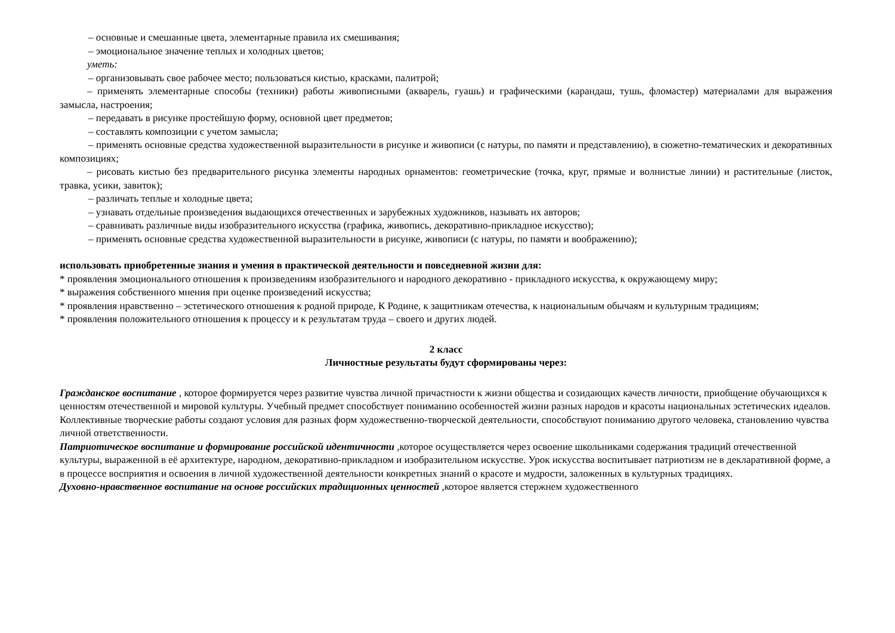– основные и смешанные цвета, элементарные правила их смешивания;
– эмоциональное значение теплых и холодных цветов;
уметь:
– организовывать свое рабочее место; пользоваться кистью, красками, палитрой;
– применять элементарные способы (техники) работы живописными (акварель, гуашь) и графическими (карандаш, тушь, фломастер) материалами для выражения замысла, настроения;
– передавать в рисунке простейшую форму, основной цвет предметов;
– составлять композиции с учетом замысла;
– применять основные средства художественной выразительности в рисунке и живописи (с натуры, по памяти и представлению), в сюжетно-тематических и декоративных композициях;
– рисовать кистью без предварительного рисунка элементы народных орнаментов: геометрические (точка, круг, прямые и волнистые линии) и растительные (листок, травка, усики, завиток);
– различать теплые и холодные цвета;
– узнавать отдельные произведения выдающихся отечественных и зарубежных художников, называть их авторов;
– сравнивать различные виды изобразительного искусства (графика, живопись, декоративно-прикладное искусство);
– применять основные средства художественной выразительности в рисунке, живописи (с натуры, по памяти и воображению);
использовать приобретенные знания и умения в практической деятельности и повседневной жизни для:
* проявления эмоционального отношения к произведениям изобразительного и народного декоративно - прикладного искусства, к окружающему миру;
* выражения собственного мнения при оценке произведений искусства;
* проявления нравственно – эстетического отношения к родной природе, К Родине, к защитникам отечества, к национальным обычаям и культурным традициям;
* проявления положительного отношения к процессу и к результатам труда – своего и других людей.
2 класс
Личностные результаты будут сформированы через:
Гражданское воспитание , которое формируется через развитие чувства личной причастности к жизни общества и созидающих качеств личности, приобщение обучающихся к ценностям отечественной и мировой культуры. Учебный предмет способствует пониманию особенностей жизни разных народов и красоты национальных эстетических идеалов. Коллективные творческие работы создают условия для разных форм художественно-творческой деятельности, способствуют пониманию другого человека, становлению чувства личной ответственности.
Патриотическое воспитание и формирование российской идентичности ,которое осуществляется через освоение школьниками содержания традиций отечественной культуры, выраженной в её архитектуре, народном, декоративно-прикладном и изобразительном искусстве. Урок искусства воспитывает патриотизм не в декларативной форме, а в процессе восприятия и освоения в личной художественной деятельности конкретных знаний о красоте и мудрости, заложенных в культурных традициях.
Духовно-нравственное воспитание на основе российских традиционных ценностей ,которое является стержнем художественного